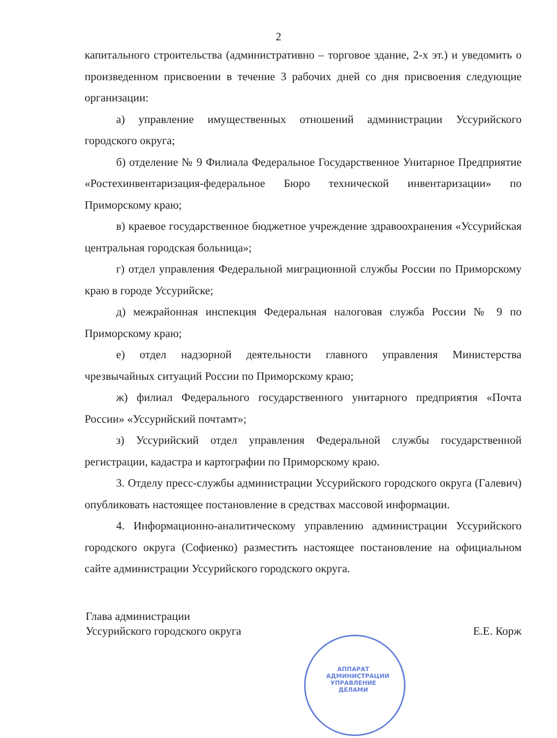2
капитального строительства (административно – торговое здание, 2-х эт.) и уведомить о произведенном присвоении в течение 3 рабочих дней со дня присвоения следующие организации:
а) управление имущественных отношений администрации Уссурийского городского округа;
б) отделение № 9 Филиала Федеральное Государственное Унитарное Предприятие «Ростехинвентаризация-федеральное Бюро технической инвентаризации» по Приморскому краю;
в) краевое государственное бюджетное учреждение здравоохранения «Уссурийская центральная городская больница»;
г) отдел управления Федеральной миграционной службы России по Приморскому краю в городе Уссурийске;
д) межрайонная инспекция Федеральная налоговая служба России № 9 по Приморскому краю;
е) отдел надзорной деятельности главного управления Министерства чрезвычайных ситуаций России по Приморскому краю;
ж) филиал Федерального государственного унитарного предприятия «Почта России» «Уссурийский почтамт»;
з) Уссурийский отдел управления Федеральной службы государственной регистрации, кадастра и картографии по Приморскому краю.
3. Отделу пресс-службы администрации Уссурийского городского округа (Галевич) опубликовать настоящее постановление в средствах массовой информации.
4. Информационно-аналитическому управлению администрации Уссурийского городского округа (Софиенко) разместить настоящее постановление на официальном сайте администрации Уссурийского городского округа.
Глава администрации
Уссурийского городского округа
Е.Е. Корж
АППАРАТ АДМИНИСТРАЦИИ УПРАВЛЕНИЕ ДЕЛАМИ